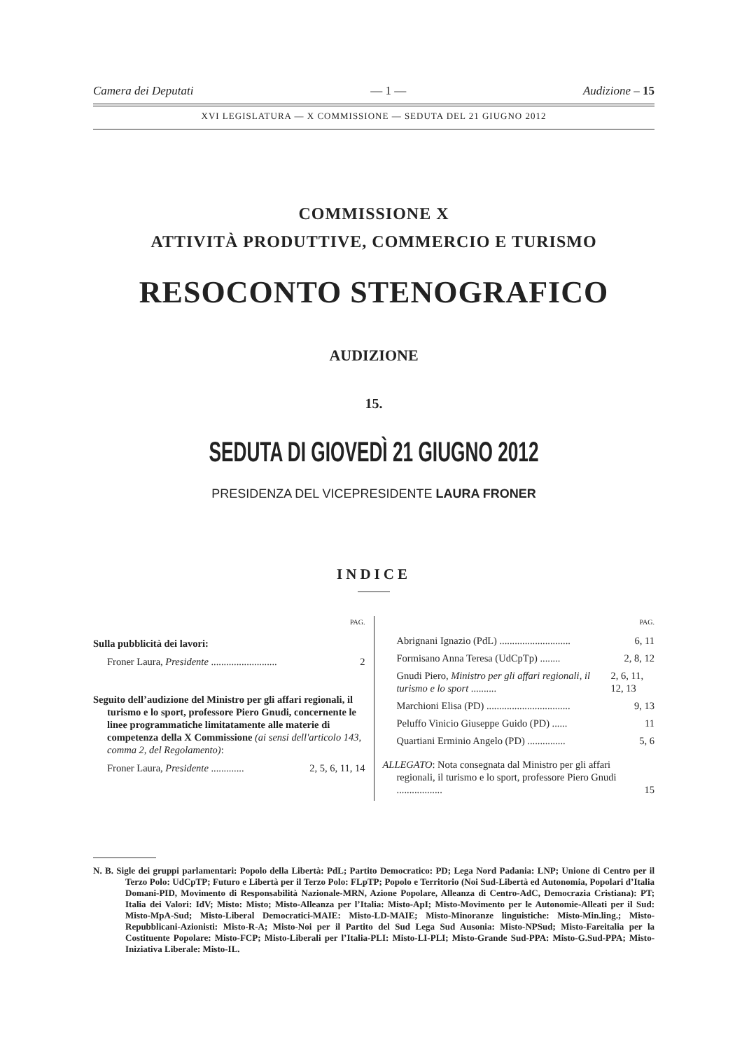Camera dei Deputati — 1 — Audizione – 15
XVI LEGISLATURA — X COMMISSIONE — SEDUTA DEL 21 GIUGNO 2012
COMMISSIONE X
ATTIVITÀ PRODUTTIVE, COMMERCIO E TURISMO
RESOCONTO STENOGRAFICO
AUDIZIONE
15.
SEDUTA DI GIOVEDÌ 21 GIUGNO 2012
PRESIDENZA DEL VICEPRESIDENTE LAURA FRONER
INDICE
PAG.
Sulla pubblicità dei lavori:
Froner Laura, Presidente .......................... 2
Seguito dell’audizione del Ministro per gli affari regionali, il turismo e lo sport, professore Piero Gnudi, concernente le linee programmatiche limitatamente alle materie di competenza della X Commissione (ai sensi dell'articolo 143, comma 2, del Regolamento):
Froner Laura, Presidente ............. 2, 5, 6, 11, 14
PAG.
Abrignani Ignazio (PdL) ............................ 6, 11
Formisano Anna Teresa (UdCpTp) ........ 2, 8, 12
Gnudi Piero, Ministro per gli affari regionali, il turismo e lo sport .......... 2, 6, 11, 12, 13
Marchioni Elisa (PD) ................................. 9, 13
Peluffo Vinicio Giuseppe Guido (PD) ...... 11
Quartiani Erminio Angelo (PD) ............... 5, 6
ALLEGATO: Nota consegnata dal Ministro per gli affari regionali, il turismo e lo sport, professore Piero Gnudi .................. 15
N. B. Sigle dei gruppi parlamentari: Popolo della Libertà: PdL; Partito Democratico: PD; Lega Nord Padania: LNP; Unione di Centro per il Terzo Polo: UdCpTP; Futuro e Libertà per il Terzo Polo: FLpTP; Popolo e Territorio (Noi Sud-Libertà ed Autonomia, Popolari d’Italia Domani-PID, Movimento di Responsabilità Nazionale-MRN, Azione Popolare, Alleanza di Centro-AdC, Democrazia Cristiana): PT; Italia dei Valori: IdV; Misto: Misto; Misto-Alleanza per l’Italia: Misto-ApI; Misto-Movimento per le Autonomie-Alleati per il Sud: Misto-MpA-Sud; Misto-Liberal Democratici-MAIE: Misto-LD-MAIE; Misto-Minoranze linguistiche: Misto-Min.ling.; Misto-Repubblicani-Azionisti: Misto-R-A; Misto-Noi per il Partito del Sud Lega Sud Ausonia: Misto-NPSud; Misto-Fareitalia per la Costituente Popolare: Misto-FCP; Misto-Liberali per l’Italia-PLI: Misto-LI-PLI; Misto-Grande Sud-PPA: Misto-G.Sud-PPA; Misto-Iniziativa Liberale: Misto-IL.